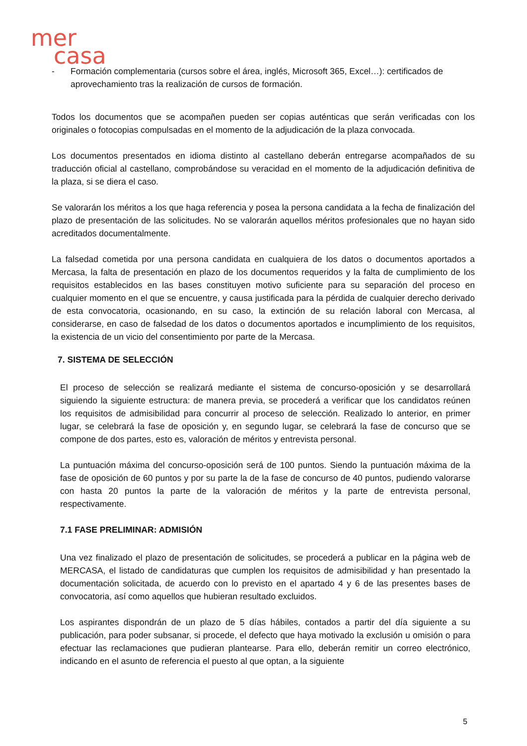mer
casa
- Formación complementaria (cursos sobre el área, inglés, Microsoft 365, Excel…): certificados de aprovechamiento tras la realización de cursos de formación.
Todos los documentos que se acompañen pueden ser copias auténticas que serán verificadas con los originales o fotocopias compulsadas en el momento de la adjudicación de la plaza convocada.
Los documentos presentados en idioma distinto al castellano deberán entregarse acompañados de su traducción oficial al castellano, comprobándose su veracidad en el momento de la adjudicación definitiva de la plaza, si se diera el caso.
Se valorarán los méritos a los que haga referencia y posea la persona candidata a la fecha de finalización del plazo de presentación de las solicitudes. No se valorarán aquellos méritos profesionales que no hayan sido acreditados documentalmente.
La falsedad cometida por una persona candidata en cualquiera de los datos o documentos aportados a Mercasa, la falta de presentación en plazo de los documentos requeridos y la falta de cumplimiento de los requisitos establecidos en las bases constituyen motivo suficiente para su separación del proceso en cualquier momento en el que se encuentre, y causa justificada para la pérdida de cualquier derecho derivado de esta convocatoria, ocasionando, en su caso, la extinción de su relación laboral con Mercasa, al considerarse, en caso de falsedad de los datos o documentos aportados e incumplimiento de los requisitos, la existencia de un vicio del consentimiento por parte de la Mercasa.
7. SISTEMA DE SELECCIÓN
El proceso de selección se realizará mediante el sistema de concurso-oposición y se desarrollará siguiendo la siguiente estructura: de manera previa, se procederá a verificar que los candidatos reúnen los requisitos de admisibilidad para concurrir al proceso de selección. Realizado lo anterior, en primer lugar, se celebrará la fase de oposición y, en segundo lugar, se celebrará la fase de concurso que se compone de dos partes, esto es, valoración de méritos y entrevista personal.
La puntuación máxima del concurso-oposición será de 100 puntos. Siendo la puntuación máxima de la fase de oposición de 60 puntos y por su parte la de la fase de concurso de 40 puntos, pudiendo valorarse con hasta 20 puntos la parte de la valoración de méritos y la parte de entrevista personal, respectivamente.
7.1 FASE PRELIMINAR: ADMISIÓN
Una vez finalizado el plazo de presentación de solicitudes, se procederá a publicar en la página web de MERCASA, el listado de candidaturas que cumplen los requisitos de admisibilidad y han presentado la documentación solicitada, de acuerdo con lo previsto en el apartado 4 y 6 de las presentes bases de convocatoria, así como aquellos que hubieran resultado excluidos.
Los aspirantes dispondrán de un plazo de 5 días hábiles, contados a partir del día siguiente a su publicación, para poder subsanar, si procede, el defecto que haya motivado la exclusión u omisión o para efectuar las reclamaciones que pudieran plantearse. Para ello, deberán remitir un correo electrónico, indicando en el asunto de referencia el puesto al que optan, a la siguiente
5